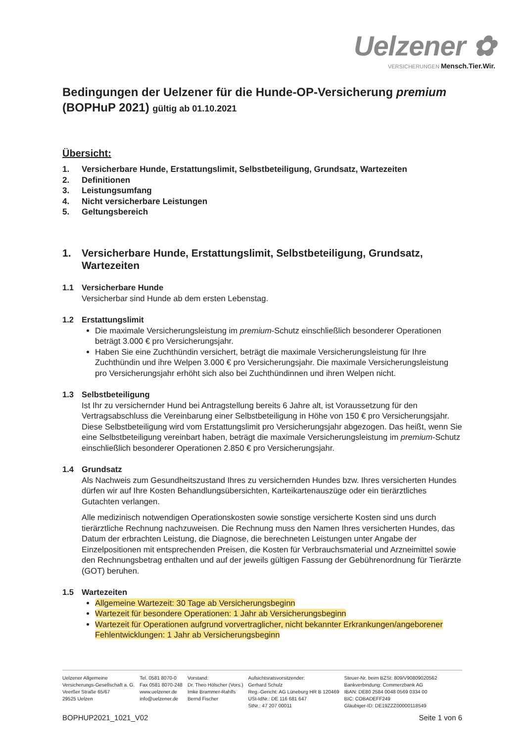Uelzener ✿
VERSICHERUNGEN Mensch.Tier.Wir.
Bedingungen der Uelzener für die Hunde-OP-Versicherung premium
(BOPHuP 2021) gültig ab 01.10.2021
Übersicht:
1. Versicherbare Hunde, Erstattungslimit, Selbstbeteiligung, Grundsatz, Wartezeiten
2. Definitionen
3. Leistungsumfang
4. Nicht versicherbare Leistungen
5. Geltungsbereich
1. Versicherbare Hunde, Erstattungslimit, Selbstbeteiligung, Grundsatz, Wartezeiten
1.1 Versicherbare Hunde
Versicherbar sind Hunde ab dem ersten Lebenstag.
1.2 Erstattungslimit
Die maximale Versicherungsleistung im premium-Schutz einschließlich besonderer Operationen beträgt 3.000 € pro Versicherungsjahr.
Haben Sie eine Zuchthündin versichert, beträgt die maximale Versicherungsleistung für Ihre Zuchthündin und ihre Welpen 3.000 € pro Versicherungsjahr. Die maximale Versicherungsleistung pro Versicherungsjahr erhöht sich also bei Zuchthündinnen und ihren Welpen nicht.
1.3 Selbstbeteiligung
Ist Ihr zu versichernder Hund bei Antragstellung bereits 6 Jahre alt, ist Voraussetzung für den Vertragsabschluss die Vereinbarung einer Selbstbeteiligung in Höhe von 150 € pro Versicherungsjahr. Diese Selbstbeteiligung wird vom Erstattungslimit pro Versicherungsjahr abgezogen. Das heißt, wenn Sie eine Selbstbeteiligung vereinbart haben, beträgt die maximale Versicherungsleistung im premium-Schutz einschließlich besonderer Operationen 2.850 € pro Versicherungsjahr.
1.4 Grundsatz
Als Nachweis zum Gesundheitszustand Ihres zu versichernden Hundes bzw. Ihres versicherten Hundes dürfen wir auf Ihre Kosten Behandlungsübersichten, Karteikartenauszüge oder ein tierärztliches Gutachten verlangen.
Alle medizinisch notwendigen Operationskosten sowie sonstige versicherte Kosten sind uns durch tierärztliche Rechnung nachzuweisen. Die Rechnung muss den Namen Ihres versicherten Hundes, das Datum der erbrachten Leistung, die Diagnose, die berechneten Leistungen unter Angabe der Einzelpositionen mit entsprechenden Preisen, die Kosten für Verbrauchsmaterial und Arzneimittel sowie den Rechnungsbetrag enthalten und auf der jeweils gültigen Fassung der Gebührenordnung für Tierärzte (GOT) beruhen.
1.5 Wartezeiten
Allgemeine Wartezeit: 30 Tage ab Versicherungsbeginn
Wartezeit für besondere Operationen: 1 Jahr ab Versicherungsbeginn
Wartezeit für Operationen aufgrund vorvertraglicher, nicht bekannter Erkrankungen/angeborener Fehlentwicklungen: 1 Jahr ab Versicherungsbeginn
Uelzener Allgemeine
Versicherungs-Gesellschaft a. G.
Veerßer Straße 65/67
29525 Uelzen
Tel. 0581 8070-0
Fax 0581 8070-248
www.uelzener.de
info@uelzener.de
Vorstand:
Dr. Theo Hölscher (Vors.)
Imke Brammer-Rahlfs
Bernd Fischer
Aufsichtsratsvorsitzender:
Gerhard Schulz
Reg.-Gericht: AG Lüneburg HR B 120469
USt-IdNr.: DE 116 681 647
StNr.: 47 207 00011
Steuer-Nr. beim BZSt: 809/V90809020562
Bankverbindung: Commerzbank AG
IBAN: DE80 2584 0048 0569 0334 00
BIC: COBADEFF249
Gläubiger-ID: DE19ZZZ00000118549
BOPHUP2021_1021_V02 Seite 1 von 6